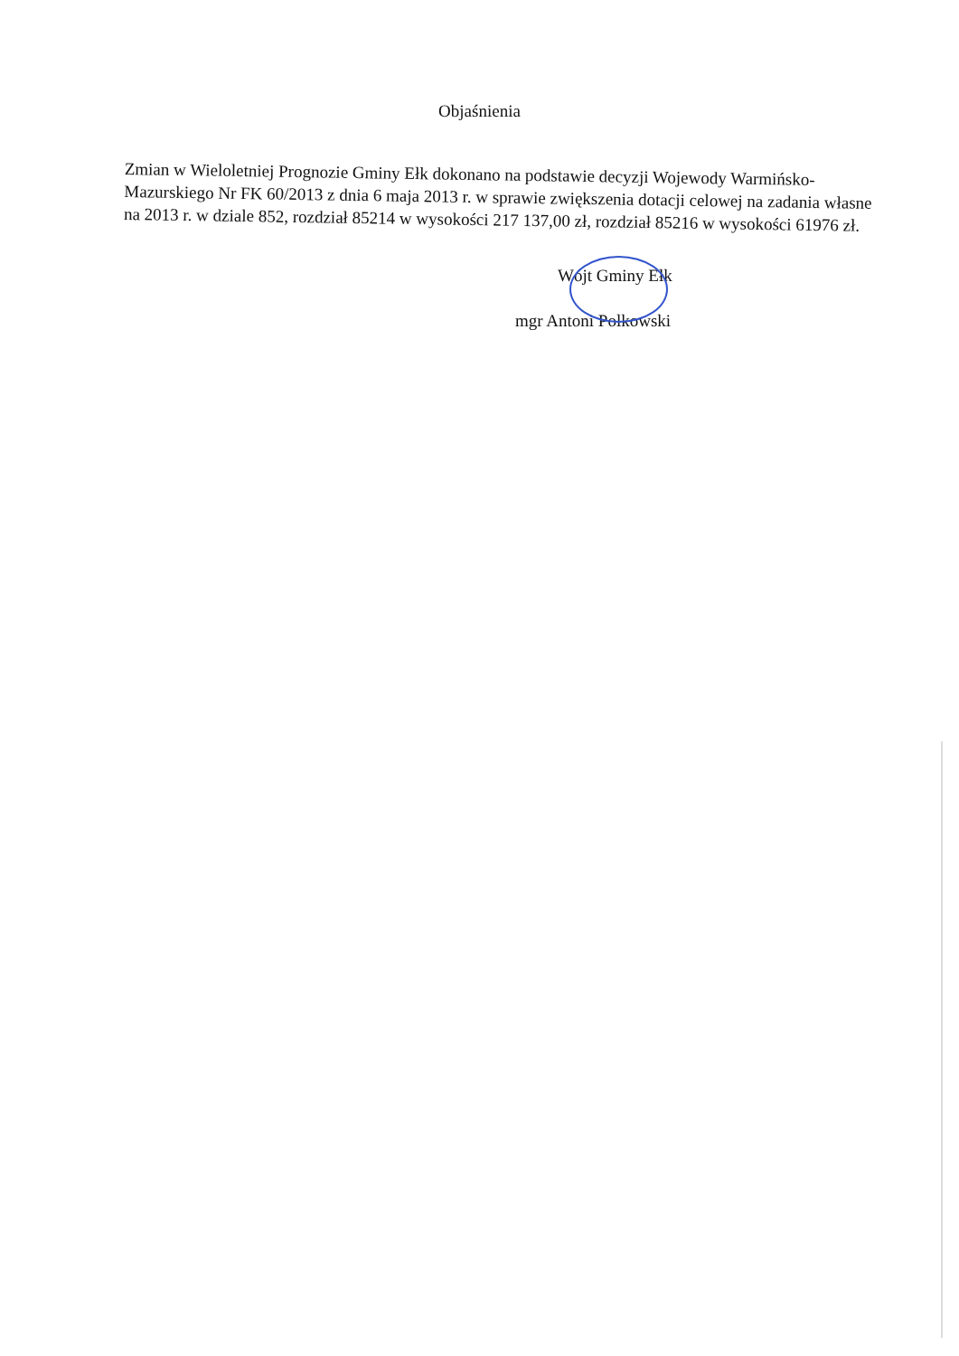Objaśnienia
Zmian w Wieloletniej Prognozie Gminy Ełk dokonano na podstawie decyzji Wojewody Warmińsko-Mazurskiego Nr FK 60/2013 z dnia 6 maja 2013 r. w sprawie zwiększenia dotacji celowej na zadania własne na 2013 r. w dziale 852, rozdział 85214 w wysokości 217 137,00 zł, rozdział 85216 w wysokości 61976 zł.
Wójt Gminy Ełk
mgr Antoni Polkowski